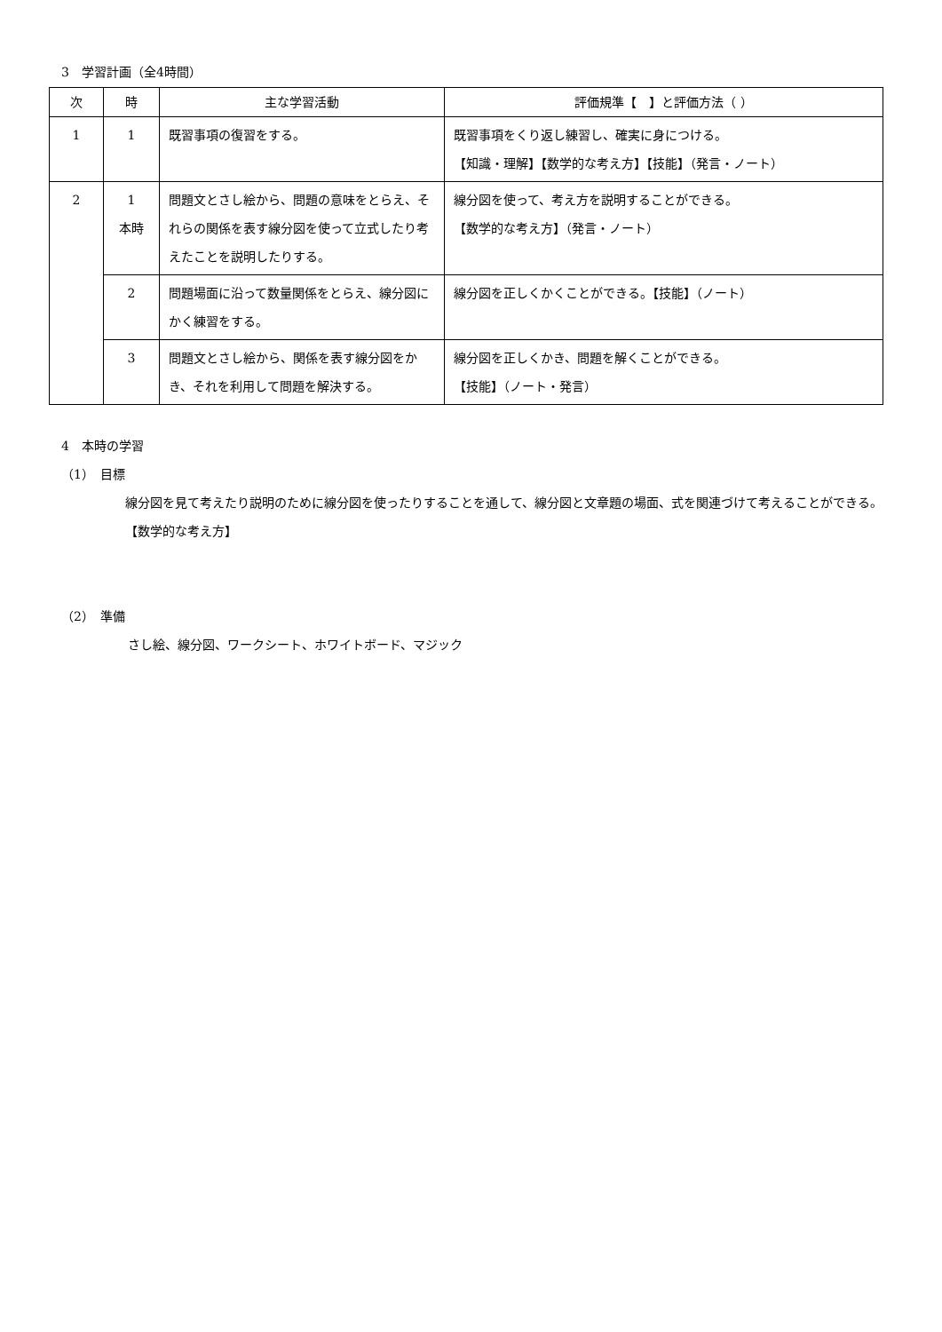3　学習計画（全4時間）
| 次 | 時 | 主な学習活動 | 評価規準【 】と評価方法（ ） |
| --- | --- | --- | --- |
| 1 | 1 | 既習事項の復習をする。 | 既習事項をくり返し練習し、確実に身につける。 【知識・理解】【数学的な考え方】【技能】（発言・ノート） |
| 2 | 1 本時 | 問題文とさし絵から、問題の意味をとらえ、それらの関係を表す線分図を使って立式したり考えたことを説明したりする。 | 線分図を使って、考え方を説明することができる。 【数学的な考え方】（発言・ノート） |
| | 2 | 問題場面に沿って数量関係をとらえ、線分図にかく練習をする。 | 線分図を正しくかくことができる。【技能】（ノート） |
| | 3 | 問題文とさし絵から、関係を表す線分図をかき、それを利用して問題を解決する。 | 線分図を正しくかき、問題を解くことができる。 【技能】（ノート・発言） |
4　本時の学習
（1）　目標
線分図を見て考えたり説明のために線分図を使ったりすることを通して、線分図と文章題の場面、式を関連づけて考えることができる。【数学的な考え方】
（2）　準備
さし絵、線分図、ワークシート、ホワイトボード、マジック